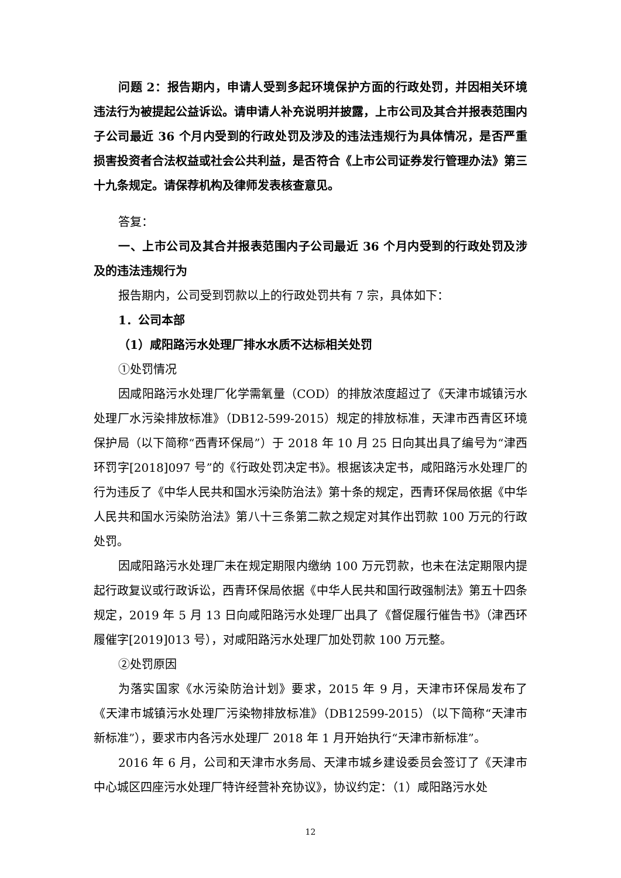问题 2：报告期内，申请人受到多起环境保护方面的行政处罚，并因相关环境违法行为被提起公益诉讼。请申请人补充说明并披露，上市公司及其合并报表范围内子公司最近 36 个月内受到的行政处罚及涉及的违法违规行为具体情况，是否严重损害投资者合法权益或社会公共利益，是否符合《上市公司证券发行管理办法》第三十九条规定。请保荐机构及律师发表核查意见。
答复：
一、上市公司及其合并报表范围内子公司最近 36 个月内受到的行政处罚及涉及的违法违规行为
报告期内，公司受到罚款以上的行政处罚共有 7 宗，具体如下：
1．公司本部
（1）咸阳路污水处理厂排水水质不达标相关处罚
①处罚情况
因咸阳路污水处理厂化学需氧量（COD）的排放浓度超过了《天津市城镇污水处理厂水污染排放标准》（DB12-599-2015）规定的排放标准，天津市西青区环境保护局（以下简称“西青环保局”）于 2018 年 10 月 25 日向其出具了编号为“津西环罚字[2018]097 号”的《行政处罚决定书》。根据该决定书，咸阳路污水处理厂的行为违反了《中华人民共和国水污染防治法》第十条的规定，西青环保局依据《中华人民共和国水污染防治法》第八十三条第二款之规定对其作出罚款 100 万元的行政处罚。
因咸阳路污水处理厂未在规定期限内缴纳 100 万元罚款，也未在法定期限内提起行政复议或行政诉讼，西青环保局依据《中华人民共和国行政强制法》第五十四条规定，2019 年 5 月 13 日向咸阳路污水处理厂出具了《督促履行催告书》（津西环履催字[2019]013 号），对咸阳路污水处理厂加处罚款 100 万元整。
②处罚原因
为落实国家《水污染防治计划》要求，2015 年 9 月，天津市环保局发布了《天津市城镇污水处理厂污染物排放标准》（DB12599-2015）（以下简称“天津市新标准”），要求市内各污水处理厂 2018 年 1 月开始执行“天津市新标准”。
2016 年 6 月，公司和天津市水务局、天津市城乡建设委员会签订了《天津市中心城区四座污水处理厂特许经营补充协议》，协议约定：（1）咸阳路污水处
12